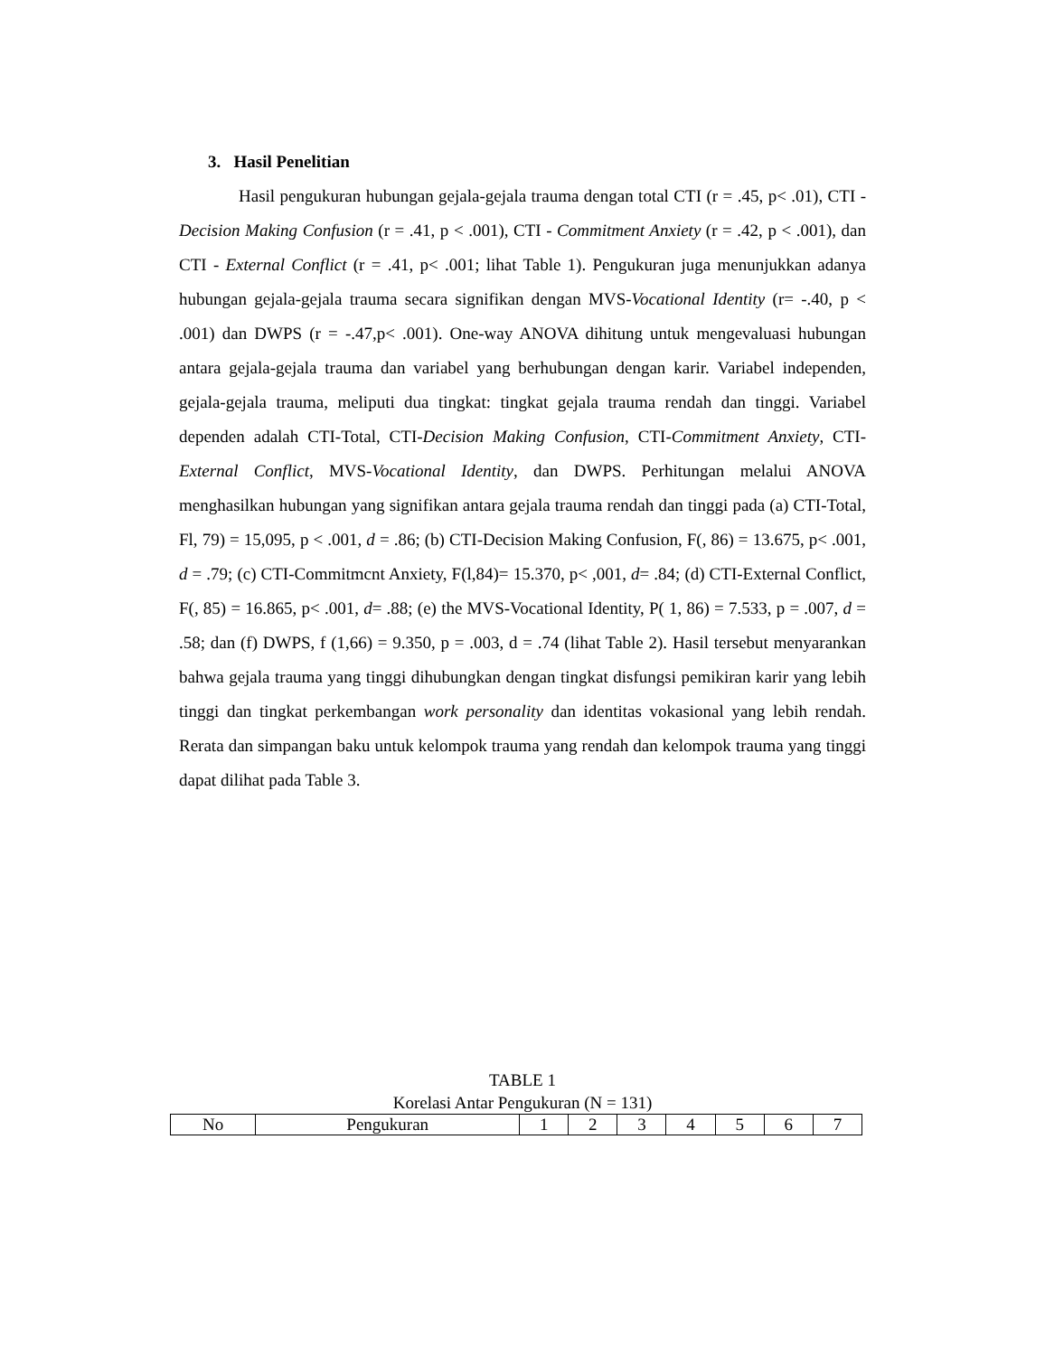3. Hasil Penelitian
Hasil pengukuran hubungan gejala-gejala trauma dengan total CTI (r = .45, p< .01), CTI - Decision Making Confusion (r = .41, p < .001), CTI - Commitment Anxiety (r = .42, p < .001), dan CTI - External Conflict (r = .41, p< .001; lihat Table 1). Pengukuran juga menunjukkan adanya hubungan gejala-gejala trauma secara signifikan dengan MVS-Vocational Identity (r= -.40, p < .001) dan DWPS (r = -.47,p< .001). One-way ANOVA dihitung untuk mengevaluasi hubungan antara gejala-gejala trauma dan variabel yang berhubungan dengan karir. Variabel independen, gejala-gejala trauma, meliputi dua tingkat: tingkat gejala trauma rendah dan tinggi. Variabel dependen adalah CTI-Total, CTI-Decision Making Confusion, CTI-Commitment Anxiety, CTI-External Conflict, MVS-Vocational Identity, dan DWPS. Perhitungan melalui ANOVA menghasilkan hubungan yang signifikan antara gejala trauma rendah dan tinggi pada (a) CTI-Total, Fl, 79) = 15,095, p < .001, d = .86; (b) CTI-Decision Making Confusion, F(, 86) = 13.675, p< .001, d = .79; (c) CTI-Commitmcnt Anxiety, F(l,84)= 15.370, p< ,001, d= .84; (d) CTI-External Conflict, F(, 85) = 16.865, p< .001, d= .88; (e) the MVS-Vocational Identity, P( 1, 86) = 7.533, p = .007, d = .58; dan (f) DWPS, f (1,66) = 9.350, p = .003, d = .74 (lihat Table 2). Hasil tersebut menyarankan bahwa gejala trauma yang tinggi dihubungkan dengan tingkat disfungsi pemikiran karir yang lebih tinggi dan tingkat perkembangan work personality dan identitas vokasional yang lebih rendah. Rerata dan simpangan baku untuk kelompok trauma yang rendah dan kelompok trauma yang tinggi dapat dilihat pada Table 3.
TABLE 1
Korelasi Antar Pengukuran (N = 131)
| No | Pengukuran | 1 | 2 | 3 | 4 | 5 | 6 | 7 |